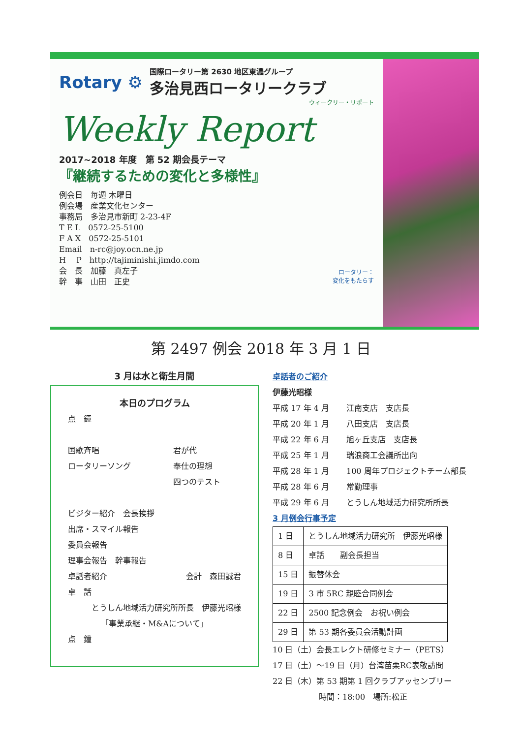Rotary ⚙
国際ロータリー第 2630 地区東濃グループ
多治見西ロータリークラブ
ウィークリー・リポート
Weekly Report
2017~2018 年度　第 52 期会長テーマ
『継続するための変化と多様性』
例会日　毎週 木曜日
例会場　産業文化センター
事務局　多治見市新町 2-23-4F
T E L　0572-25-5100
F A X　0572-25-5101
Email　n-rc@joy.ocn.ne.jp
H　 P　http://tajiminishi.jimdo.com
会　長　加藤　真左子
幹　事　山田　正史
ロータリー：
変化をもたらす
第 2497 例会 2018 年 3 月 1 日
3 月は水と衛生月間
本日のプログラム
点　鐘
国歌斉唱 君が代
ロータリーソング 奉仕の理想
四つのテスト
ビジター紹介　会長挨拶
出席・スマイル報告
委員会報告
理事会報告　幹事報告
卓話者紹介 会計　森田誠君
卓　話
とうしん地域活力研究所所長　伊藤光昭様
「事業承継・M&Aについて」
点　鐘
卓話者のご紹介
伊藤光昭様
平成 17 年 4 月 江南支店　支店長
平成 20 年 1 月 八田支店　支店長
平成 22 年 6 月 旭ヶ丘支店　支店長
平成 25 年 1 月 瑞浪商工会議所出向
平成 28 年 1 月 100 周年プロジェクトチーム部長
平成 28 年 6 月 常勤理事
平成 29 年 6 月 とうしん地域活力研究所所長
3 月例会行事予定
| 1 日 | とうしん地域活力研究所 伊藤光昭様 |
| 8 日 | 卓話 副会長担当 |
| 15 日 | 振替休会 |
| 19 日 | 3 市 5RC 親睦合同例会 |
| 22 日 | 2500 記念例会 お祝い例会 |
| 29 日 | 第 53 期各委員会活動計画 |
10 日（土）会長エレクト研修セミナー（PETS）
17 日（土）～19 日（月）台湾苗栗RC表敬訪問
22 日（木）第 53 期第 1 回クラブアッセンブリー
時間：18:00　場所:松正